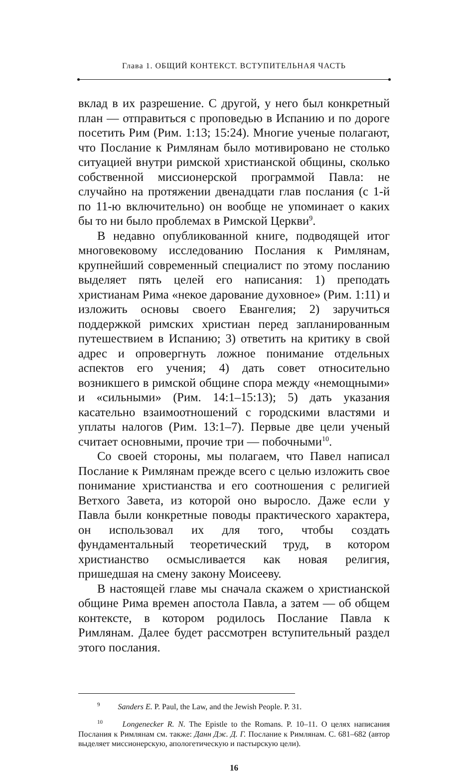Глава 1. ОБЩИЙ КОНТЕКСТ. ВСТУПИТЕЛЬНАЯ ЧАСТЬ
вклад в их разрешение. С другой, у него был конкретный план — отправиться с проповедью в Испанию и по дороге посетить Рим (Рим. 1:13; 15:24). Многие ученые полагают, что Послание к Римлянам было мотивировано не столько ситуацией внутри римской христианской общины, сколько собственной миссионерской программой Павла: не случайно на протяжении двенадцати глав послания (с 1-й по 11-ю включительно) он вообще не упоминает о каких бы то ни было проблемах в Римской Церкви<sup>9</sup>.
В недавно опубликованной книге, подводящей итог многовековому исследованию Послания к Римлянам, крупнейший современный специалист по этому посланию выделяет пять целей его написания: 1) преподать христианам Рима «некое дарование духовное» (Рим. 1:11) и изложить основы своего Евангелия; 2) заручиться поддержкой римских христиан перед запланированным путешествием в Испанию; 3) ответить на критику в свой адрес и опровергнуть ложное понимание отдельных аспектов его учения; 4) дать совет относительно возникшего в римской общине спора между «немощными» и «сильными» (Рим. 14:1–15:13); 5) дать указания касательно взаимоотношений с городскими властями и уплаты налогов (Рим. 13:1–7). Первые две цели ученый считает основными, прочие три — побочными<sup>10</sup>.
Со своей стороны, мы полагаем, что Павел написал Послание к Римлянам прежде всего с целью изложить свое понимание христианства и его соотношения с религией Ветхого Завета, из которой оно выросло. Даже если у Павла были конкретные поводы практического характера, он использовал их для того, чтобы создать фундаментальный теоретический труд, в котором христианство осмысливается как новая религия, пришедшая на смену закону Моисееву.
В настоящей главе мы сначала скажем о христианской общине Рима времен апостола Павла, а затем — об общем контексте, в котором родилось Послание Павла к Римлянам. Далее будет рассмотрен вступительный раздел этого послания.
9 Sanders E. P. Paul, the Law, and the Jewish People. P. 31.
10 Longenecker R. N. The Epistle to the Romans. P. 10–11. О целях написания Послания к Римлянам см. также: Данн Дж. Д. Г. Послание к Римлянам. С. 681–682 (автор выделяет миссионерскую, апологетическую и пастырскую цели).
16